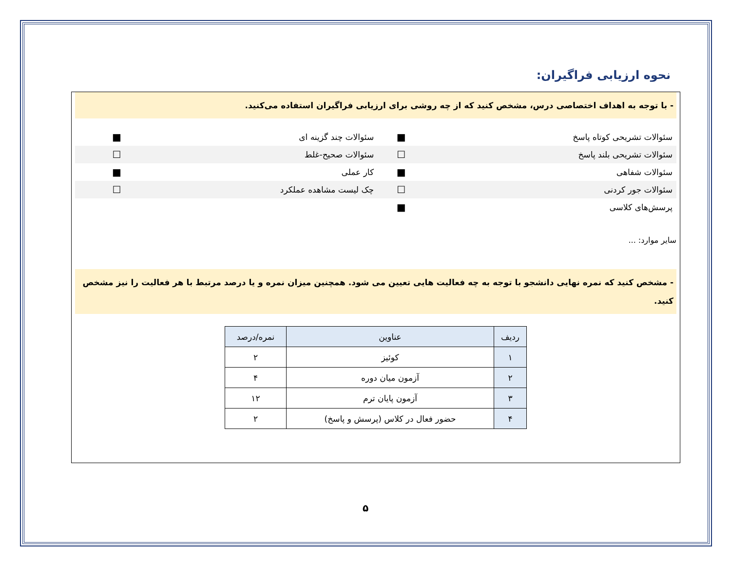نحوه ارزیابی فراگیران:
- با توجه به اهداف اختصاصی درس، مشخص کنید که از چه روشی برای ارزیابی فراگیران استفاده می‌کنید.
| سئوالات تشریحی کوتاه پاسخ | ■ | سئوالات چند گزینه ای | ■ | |
| سئوالات تشریحی بلند پاسخ | ☐ | سئوالات صحیح-غلط | ☐ | |
| سئوالات شفاهی | ■ | کار عملی | ■ | |
| سئوالات جور کردنی | ☐ | چک لیست مشاهده عملکرد | ☐ | |
| پرسش‌های کلاسی | ■ | | | |
سایر موارد: ...
- مشخص کنید که نمره نهایی دانشجو با توجه به چه فعالیت هایی تعیین می شود. همچنین میزان نمره و یا درصد مرتبط با هر فعالیت را نیز مشخص کنید.
| ردیف | عناوین | نمره/درصد |
| --- | --- | --- |
| ۱ | کوئیز | ۲ |
| ۲ | آزمون میان دوره | ۴ |
| ۳ | آزمون پایان ترم | ۱۲ |
| ۴ | حضور فعال در کلاس (پرسش و پاسخ) | ۲ |
۵